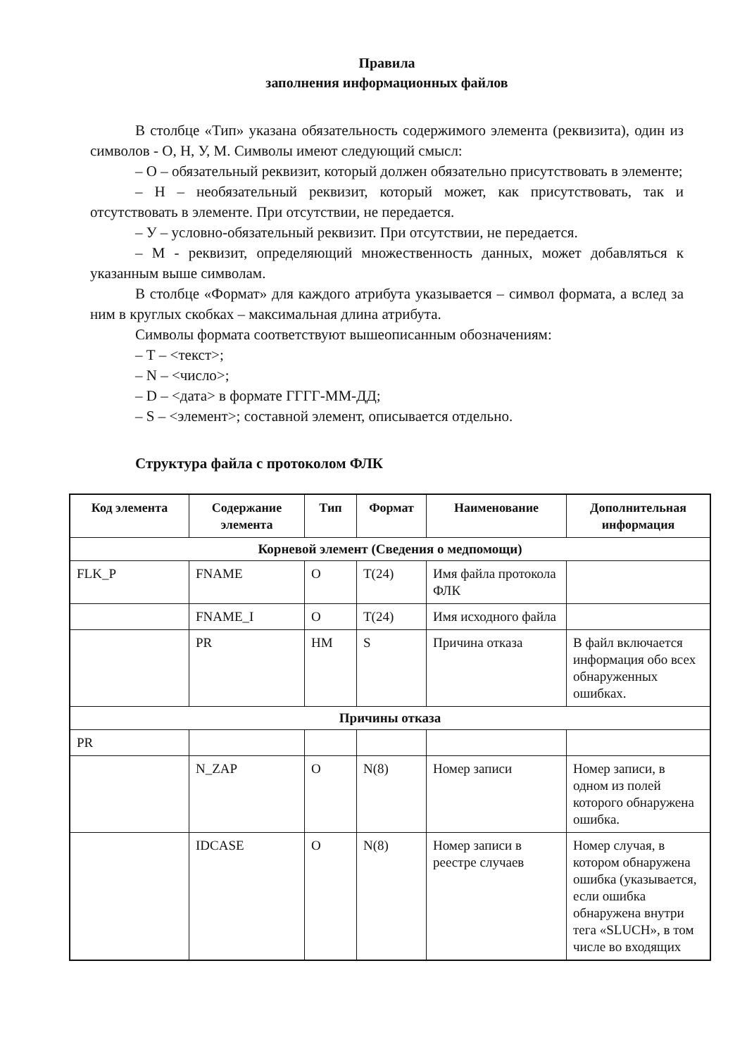Правила
заполнения информационных файлов
В столбце «Тип» указана обязательность содержимого элемента (реквизита), один из символов - О, Н, У, М. Символы имеют следующий смысл:
– О – обязательный реквизит, который должен обязательно присутствовать в элементе;
– Н – необязательный реквизит, который может, как присутствовать, так и отсутствовать в элементе. При отсутствии, не передается.
– У – условно-обязательный реквизит. При отсутствии, не передается.
– М - реквизит, определяющий множественность данных, может добавляться к указанным выше символам.
В столбце «Формат» для каждого атрибута указывается – символ формата, а вслед за ним в круглых скобках – максимальная длина атрибута.
Символы формата соответствуют вышеописанным обозначениям:
– Т – <текст>;
– N – <число>;
– D – <дата> в формате ГГГГ-ММ-ДД;
– S – <элемент>; составной элемент, описывается отдельно.
Структура файла с протоколом ФЛК
| Код элемента | Содержание элемента | Тип | Формат | Наименование | Дополнительная информация |
| --- | --- | --- | --- | --- | --- |
| Корневой элемент (Сведения о медпомощи) | | | | | |
| FLK_P | FNAME | O | T(24) | Имя файла протокола ФЛК | |
| | FNAME_I | O | T(24) | Имя исходного файла | |
| | PR | HM | S | Причина отказа | В файл включается информация обо всех обнаруженных ошибках. |
| Причины отказа | | | | | |
| PR | | | | | |
| | N_ZAP | O | N(8) | Номер записи | Номер записи, в одном из полей которого обнаружена ошибка. |
| | IDCASE | O | N(8) | Номер записи в реестре случаев | Номер случая, в котором обнаружена ошибка (указывается, если ошибка обнаружена внутри тега «SLUCH», в том числе во входящих |